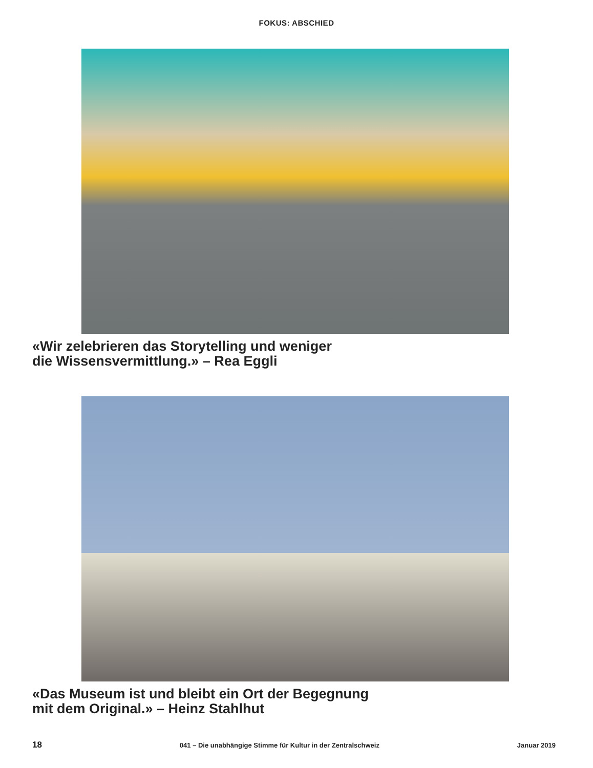FOKUS: ABSCHIED
«Wir zelebrieren das Storytelling und weniger
die Wissensvermittlung.» – Rea Eggli
«Das Museum ist und bleibt ein Ort der Begegnung
mit dem Original.» – Heinz Stahlhut
18 041 – Die unabhängige Stimme für Kultur in der Zentralschweiz Januar 2019